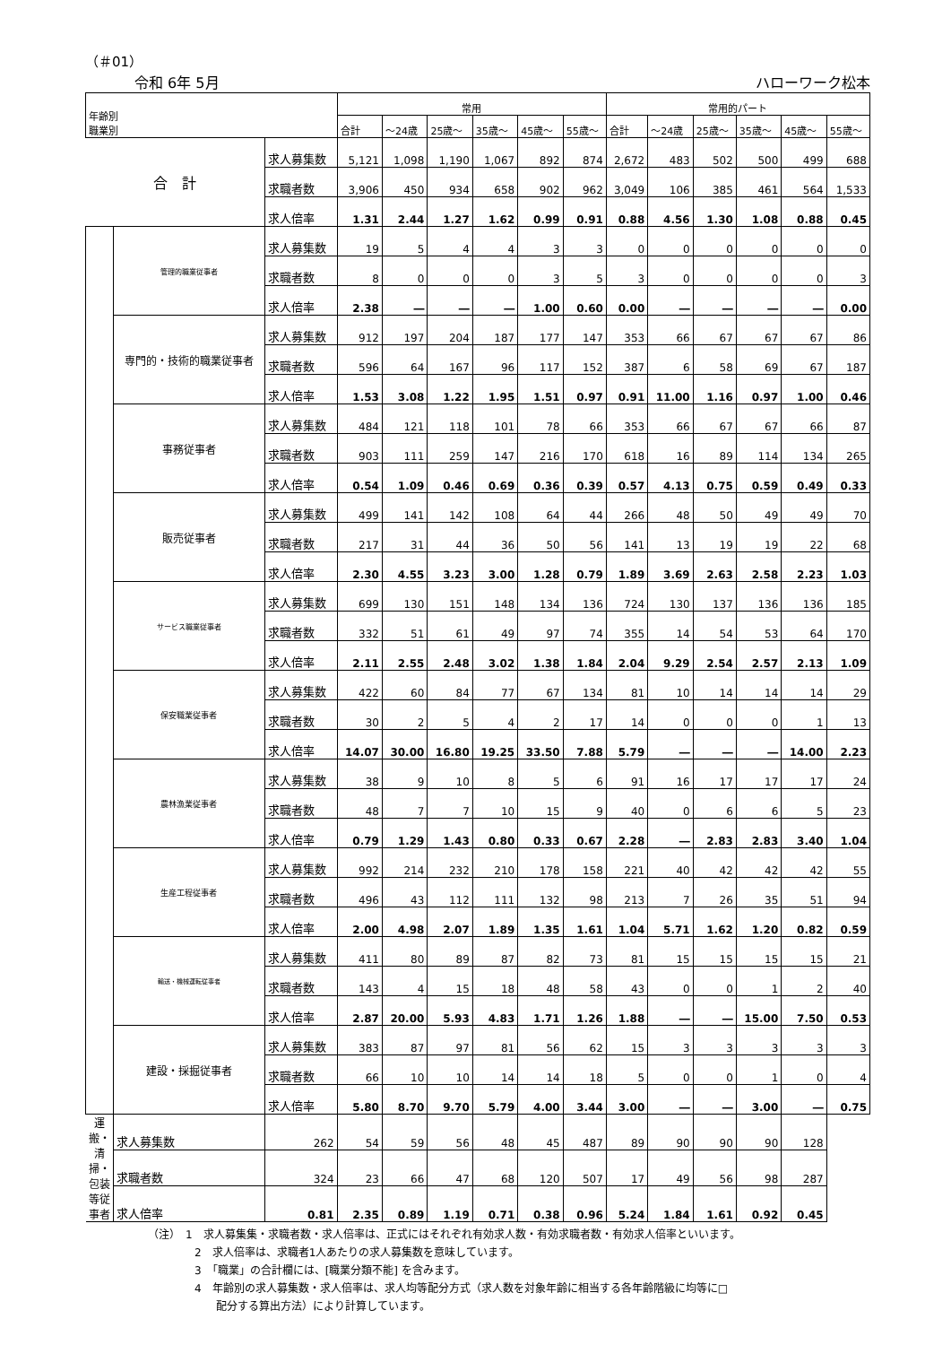（＃01）
令和 6年 5月 ハローワーク松本
| 年齢別 職業別 | | | 常用 | | | | | | 常用的パート | | | | | |
| --- | --- | --- | --- | --- | --- | --- | --- | --- | --- | --- | --- | --- | --- | --- |
| | | | 合計 | ～24歳 | 25歳～ | 35歳～ | 45歳～ | 55歳～ | 合計 | ～24歳 | 25歳～ | 35歳～ | 45歳～ | 55歳～ |
| 合 計 | | 求人募集数 | 5,121 | 1,098 | 1,190 | 1,067 | 892 | 874 | 2,672 | 483 | 502 | 500 | 499 | 688 |
| | | 求職者数 | 3,906 | 450 | 934 | 658 | 902 | 962 | 3,049 | 106 | 385 | 461 | 564 | 1,533 |
| | | 求人倍率 | 1.31 | 2.44 | 1.27 | 1.62 | 0.99 | 0.91 | 0.88 | 4.56 | 1.30 | 1.08 | 0.88 | 0.45 |
| | 管理的職業従事者 | 求人募集数 | 19 | 5 | 4 | 4 | 3 | 3 | 0 | 0 | 0 | 0 | 0 | 0 |
| | | 求職者数 | 8 | 0 | 0 | 0 | 3 | 5 | 3 | 0 | 0 | 0 | 0 | 3 |
| | | 求人倍率 | 2.38 | ― | ― | ― | 1.00 | 0.60 | 0.00 | ― | ― | ― | ― | 0.00 |
| | 専門的・技術的職業従事者 | 求人募集数 | 912 | 197 | 204 | 187 | 177 | 147 | 353 | 66 | 67 | 67 | 67 | 86 |
| | | 求職者数 | 596 | 64 | 167 | 96 | 117 | 152 | 387 | 6 | 58 | 69 | 67 | 187 |
| | | 求人倍率 | 1.53 | 3.08 | 1.22 | 1.95 | 1.51 | 0.97 | 0.91 | 11.00 | 1.16 | 0.97 | 1.00 | 0.46 |
| | 事務従事者 | 求人募集数 | 484 | 121 | 118 | 101 | 78 | 66 | 353 | 66 | 67 | 67 | 66 | 87 |
| | | 求職者数 | 903 | 111 | 259 | 147 | 216 | 170 | 618 | 16 | 89 | 114 | 134 | 265 |
| | | 求人倍率 | 0.54 | 1.09 | 0.46 | 0.69 | 0.36 | 0.39 | 0.57 | 4.13 | 0.75 | 0.59 | 0.49 | 0.33 |
| | 販売従事者 | 求人募集数 | 499 | 141 | 142 | 108 | 64 | 44 | 266 | 48 | 50 | 49 | 49 | 70 |
| | | 求職者数 | 217 | 31 | 44 | 36 | 50 | 56 | 141 | 13 | 19 | 19 | 22 | 68 |
| | | 求人倍率 | 2.30 | 4.55 | 3.23 | 3.00 | 1.28 | 0.79 | 1.89 | 3.69 | 2.63 | 2.58 | 2.23 | 1.03 |
| | サービス職業従事者 | 求人募集数 | 699 | 130 | 151 | 148 | 134 | 136 | 724 | 130 | 137 | 136 | 136 | 185 |
| | | 求職者数 | 332 | 51 | 61 | 49 | 97 | 74 | 355 | 14 | 54 | 53 | 64 | 170 |
| | | 求人倍率 | 2.11 | 2.55 | 2.48 | 3.02 | 1.38 | 1.84 | 2.04 | 9.29 | 2.54 | 2.57 | 2.13 | 1.09 |
| | 保安職業従事者 | 求人募集数 | 422 | 60 | 84 | 77 | 67 | 134 | 81 | 10 | 14 | 14 | 14 | 29 |
| | | 求職者数 | 30 | 2 | 5 | 4 | 2 | 17 | 14 | 0 | 0 | 0 | 1 | 13 |
| | | 求人倍率 | 14.07 | 30.00 | 16.80 | 19.25 | 33.50 | 7.88 | 5.79 | ― | ― | ― | 14.00 | 2.23 |
| | 農林漁業従事者 | 求人募集数 | 38 | 9 | 10 | 8 | 5 | 6 | 91 | 16 | 17 | 17 | 17 | 24 |
| | | 求職者数 | 48 | 7 | 7 | 10 | 15 | 9 | 40 | 0 | 6 | 6 | 5 | 23 |
| | | 求人倍率 | 0.79 | 1.29 | 1.43 | 0.80 | 0.33 | 0.67 | 2.28 | ― | 2.83 | 2.83 | 3.40 | 1.04 |
| | 生産工程従事者 | 求人募集数 | 992 | 214 | 232 | 210 | 178 | 158 | 221 | 40 | 42 | 42 | 42 | 55 |
| | | 求職者数 | 496 | 43 | 112 | 111 | 132 | 98 | 213 | 7 | 26 | 35 | 51 | 94 |
| | | 求人倍率 | 2.00 | 4.98 | 2.07 | 1.89 | 1.35 | 1.61 | 1.04 | 5.71 | 1.62 | 1.20 | 0.82 | 0.59 |
| | 輸送・機械運転従事者 | 求人募集数 | 411 | 80 | 89 | 87 | 82 | 73 | 81 | 15 | 15 | 15 | 15 | 21 |
| | | 求職者数 | 143 | 4 | 15 | 18 | 48 | 58 | 43 | 0 | 0 | 1 | 2 | 40 |
| | | 求人倍率 | 2.87 | 20.00 | 5.93 | 4.83 | 1.71 | 1.26 | 1.88 | ― | ― | 15.00 | 7.50 | 0.53 |
| | 建設・採掘従事者 | 求人募集数 | 383 | 87 | 97 | 81 | 56 | 62 | 15 | 3 | 3 | 3 | 3 | 3 |
| | | 求職者数 | 66 | 10 | 10 | 14 | 14 | 18 | 5 | 0 | 0 | 1 | 0 | 4 |
| | | 求人倍率 | 5.80 | 8.70 | 9.70 | 5.79 | 4.00 | 3.44 | 3.00 | ― | ― | 3.00 | ― | 0.75 |
| 運搬・清掃・包装等従事者 | 求人募集数 | 262 | 54 | 59 | 56 | 48 | 45 | 487 | 89 | 90 | 90 | 90 | 128 | |
| | 求職者数 | 324 | 23 | 66 | 47 | 68 | 120 | 507 | 17 | 49 | 56 | 98 | 287 | |
| | 求人倍率 | 0.81 | 2.35 | 0.89 | 1.19 | 0.71 | 0.38 | 0.96 | 5.24 | 1.84 | 1.61 | 0.92 | 0.45 | |
（注）　1　求人募集集・求職者数・求人倍率は、正式にはそれぞれ有効求人数・有効求職者数・有効求人倍率といいます。
2　求人倍率は、求職者1人あたりの求人募集数を意味しています。
3　「職業」の合計欄には、[職業分類不能] を含みます。
4　年齢別の求人募集数・求人倍率は、求人均等配分方式（求人数を対象年齢に相当する各年齢階級に均等に□
　　配分する算出方法）により計算しています。